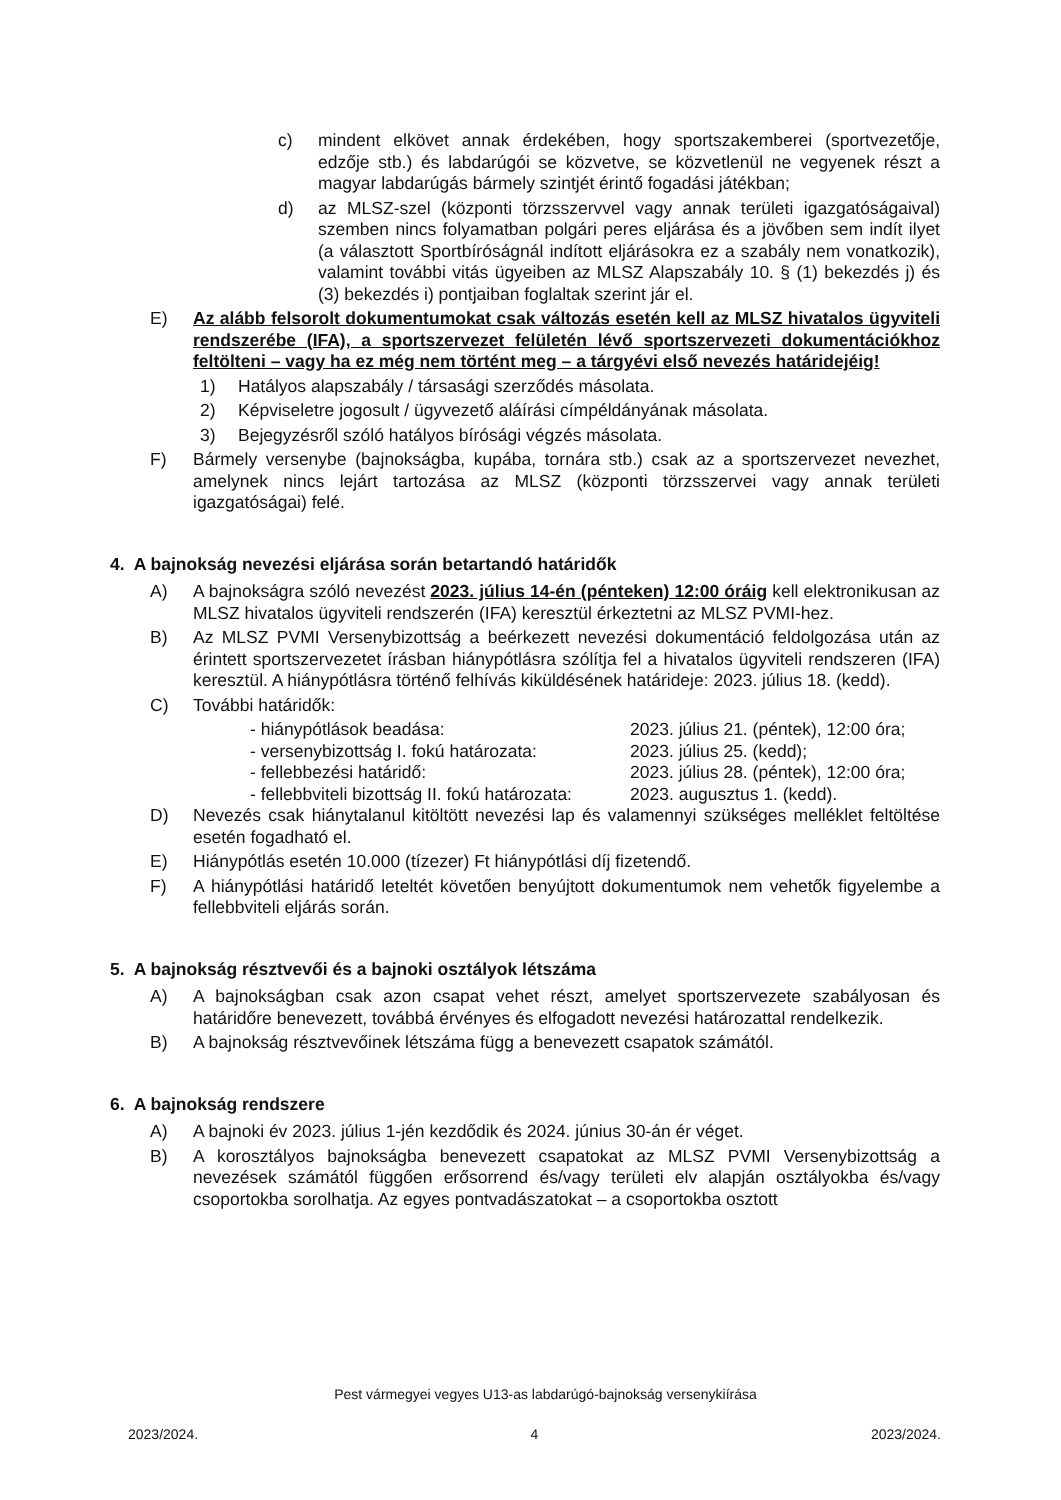c) mindent elkövet annak érdekében, hogy sportszakemberei (sportvezetője, edzője stb.) és labdarúgói se közvetve, se közvetlenül ne vegyenek részt a magyar labdarúgás bármely szintjét érintő fogadási játékban;
d) az MLSZ-szel (központi törzsszervvel vagy annak területi igazgatóságaival) szemben nincs folyamatban polgári peres eljárása és a jövőben sem indít ilyet (a választott Sportbíróságnál indított eljárásokra ez a szabály nem vonatkozik), valamint további vitás ügyeiben az MLSZ Alapszabály 10. § (1) bekezdés j) és (3) bekezdés i) pontjaiban foglaltak szerint jár el.
E) Az alább felsorolt dokumentumokat csak változás esetén kell az MLSZ hivatalos ügyviteli rendszerébe (IFA), a sportszervezet felületén lévő sportszervezeti dokumentációkhoz feltölteni – vagy ha ez még nem történt meg – a tárgyévi első nevezés határidejéig!
1) Hatályos alapszabály / társasági szerződés másolata.
2) Képviseletre jogosult / ügyvezető aláírási címpéldányának másolata.
3) Bejegyzésről szóló hatályos bírósági végzés másolata.
F) Bármely versenybe (bajnokságba, kupába, tornára stb.) csak az a sportszervezet nevezhet, amelynek nincs lejárt tartozása az MLSZ (központi törzsszervei vagy annak területi igazgatóságai) felé.
4. A bajnokság nevezési eljárása során betartandó határidők
A) A bajnokságra szóló nevezést 2023. július 14-én (pénteken) 12:00 óráig kell elektronikusan az MLSZ hivatalos ügyviteli rendszerén (IFA) keresztül érkeztetni az MLSZ PVMI-hez.
B) Az MLSZ PVMI Versenybizottság a beérkezett nevezési dokumentáció feldolgozása után az érintett sportszervezetet írásban hiánypótlásra szólítja fel a hivatalos ügyviteli rendszeren (IFA) keresztül. A hiánypótlásra történő felhívás kiküldésének határideje: 2023. július 18. (kedd).
C) További határidők:
- hiánypótlások beadása: 2023. július 21. (péntek), 12:00 óra; - versenybizottság I. fokú határozata: 2023. július 25. (kedd); - fellebbezési határidő: 2023. július 28. (péntek), 12:00 óra; - fellebbviteli bizottság II. fokú határozata: 2023. augusztus 1. (kedd).
D) Nevezés csak hiánytalanul kitöltött nevezési lap és valamennyi szükséges melléklet feltöltése esetén fogadható el.
E) Hiánypótlás esetén 10.000 (tízezer) Ft hiánypótlási díj fizetendő.
F) A hiánypótlási határidő leteltét követően benyújtott dokumentumok nem vehetők figyelembe a fellebbviteli eljárás során.
5. A bajnokság résztvevői és a bajnoki osztályok létszáma
A) A bajnokságban csak azon csapat vehet részt, amelyet sportszervezete szabályosan és határidőre benevezett, továbbá érvényes és elfogadott nevezési határozattal rendelkezik.
B) A bajnokság résztvevőinek létszáma függ a benevezett csapatok számától.
6. A bajnokság rendszere
A) A bajnoki év 2023. július 1-jén kezdődik és 2024. június 30-án ér véget.
B) A korosztályos bajnokságba benevezett csapatokat az MLSZ PVMI Versenybizottság a nevezések számától függően erősorrend és/vagy területi elv alapján osztályokba és/vagy csoportokba sorolhatja. Az egyes pontvadászatokat – a csoportokba osztott
Pest vármegyei vegyes U13-as labdarúgó-bajnokság versenykiírása
2023/2024. 4 2023/2024.